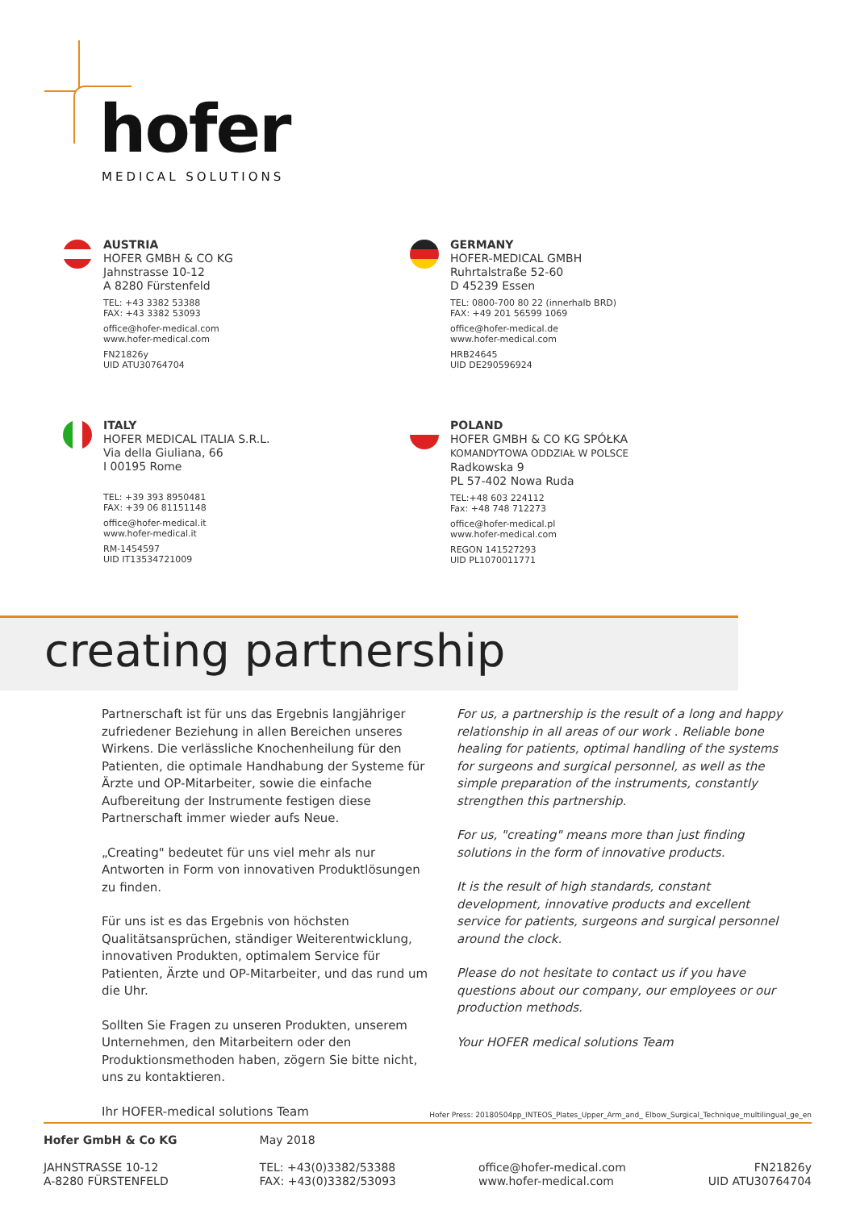hofer
MEDICAL SOLUTIONS
AUSTRIA
HOFER GMBH & CO KG
Jahnstrasse 10-12
A 8280 Fürstenfeld
TEL: +43 3382 53388
FAX: +43 3382 53093
office@hofer-medical.com
www.hofer-medical.com
FN21826y
UID ATU30764704
GERMANY
HOFER-MEDICAL GMBH
Ruhrtalstraße 52-60
D 45239 Essen
TEL: 0800-700 80 22 (innerhalb BRD)
FAX: +49 201 56599 1069
office@hofer-medical.de
www.hofer-medical.com
HRB24645
UID DE290596924
ITALY
HOFER MEDICAL ITALIA S.R.L.
Via della Giuliana, 66
I 00195 Rome
TEL: +39 393 8950481
FAX: +39 06 81151148
office@hofer-medical.it
www.hofer-medical.it
RM-1454597
UID IT13534721009
POLAND
HOFER GMBH & CO KG SPÓŁKA
KOMANDYTOWA ODDZIAŁ W POLSCE
Radkowska 9
PL 57-402 Nowa Ruda
TEL:+48 603 224112
Fax: +48 748 712273
office@hofer-medical.pl
www.hofer-medical.com
REGON 141527293
UID PL1070011771
creating partnership
Partnerschaft ist für uns das Ergebnis langjähriger zufriedener Beziehung in allen Bereichen unseres Wirkens. Die verlässliche Knochenheilung für den Patienten, die optimale Handhabung der Systeme für Ärzte und OP-Mitarbeiter, sowie die einfache Aufbereitung der Instrumente festigen diese Partnerschaft immer wieder aufs Neue.
„Creating" bedeutet für uns viel mehr als nur Antworten in Form von innovativen Produktlösungen zu finden.
Für uns ist es das Ergebnis von höchsten Qualitätsansprüchen, ständiger Weiterentwicklung, innovativen Produkten, optimalem Service für Patienten, Ärzte und OP-Mitarbeiter, und das rund um die Uhr.
Sollten Sie Fragen zu unseren Produkten, unserem Unternehmen, den Mitarbeitern oder den Produktionsmethoden haben, zögern Sie bitte nicht, uns zu kontaktieren.
Ihr HOFER-medical solutions Team
For us, a partnership is the result of a long and happy relationship in all areas of our work . Reliable bone healing for patients, optimal handling of the systems for surgeons and surgical personnel, as well as the simple preparation of the instruments, constantly strengthen this partnership.
For us, "creating" means more than just finding solutions in the form of innovative products.
It is the result of high standards, constant development, innovative products and excellent service for patients, surgeons and surgical personnel around the clock.
Please do not hesitate to contact us if you have questions about our company, our employees or our production methods.
Your HOFER medical solutions Team
Hofer Press: 20180504pp_INTEOS_Plates_Upper_Arm_and_ Elbow_Surgical_Technique_multilingual_ge_en
Hofer GmbH & Co KG
JAHNSTRASSE 10-12
A-8280 FÜRSTENFELD
May 2018
TEL: +43(0)3382/53388
FAX: +43(0)3382/53093
office@hofer-medical.com
www.hofer-medical.com
FN21826y
UID ATU30764704